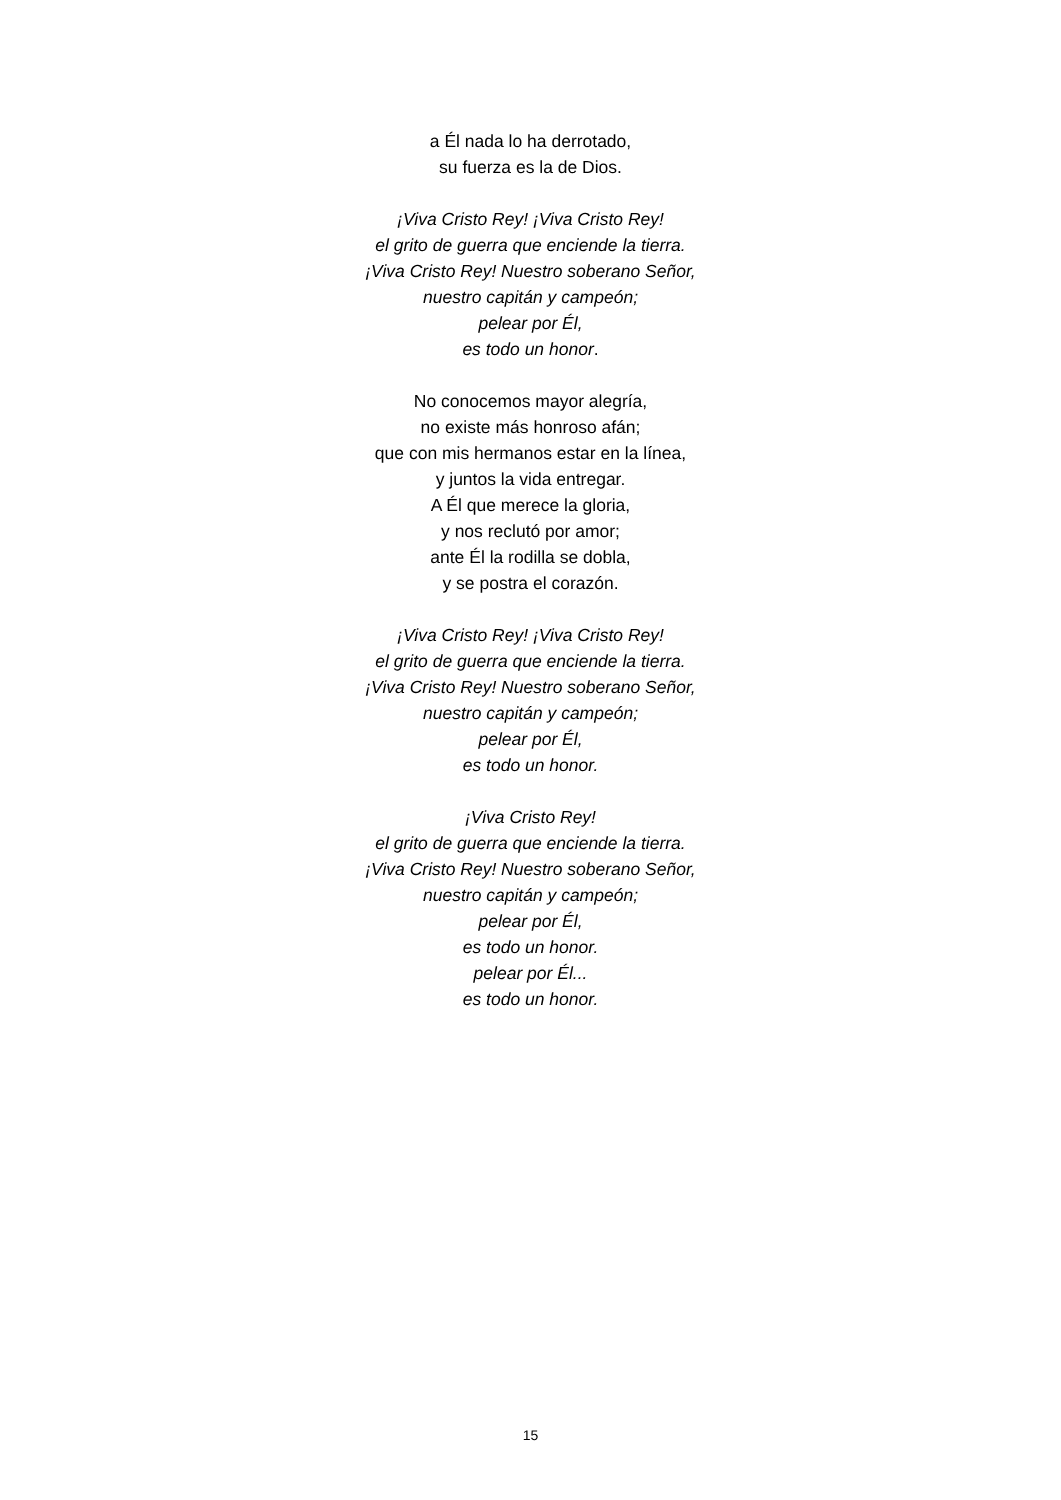a Él nada lo ha derrotado,
su fuerza es la de Dios.
¡Viva Cristo Rey! ¡Viva Cristo Rey!
el grito de guerra que enciende la tierra.
¡Viva Cristo Rey! Nuestro soberano Señor,
nuestro capitán y campeón;
pelear por Él,
es todo un honor.
No conocemos mayor alegría,
no existe más honroso afán;
que con mis hermanos estar en la línea,
y juntos la vida entregar.
A Él que merece la gloria,
y nos reclutó por amor;
ante Él la rodilla se dobla,
y se postra el corazón.
¡Viva Cristo Rey! ¡Viva Cristo Rey!
el grito de guerra que enciende la tierra.
¡Viva Cristo Rey! Nuestro soberano Señor,
nuestro capitán y campeón;
pelear por Él,
es todo un honor.
¡Viva Cristo Rey!
el grito de guerra que enciende la tierra.
¡Viva Cristo Rey! Nuestro soberano Señor,
nuestro capitán y campeón;
pelear por Él,
es todo un honor.
pelear por Él...
es todo un honor.
15